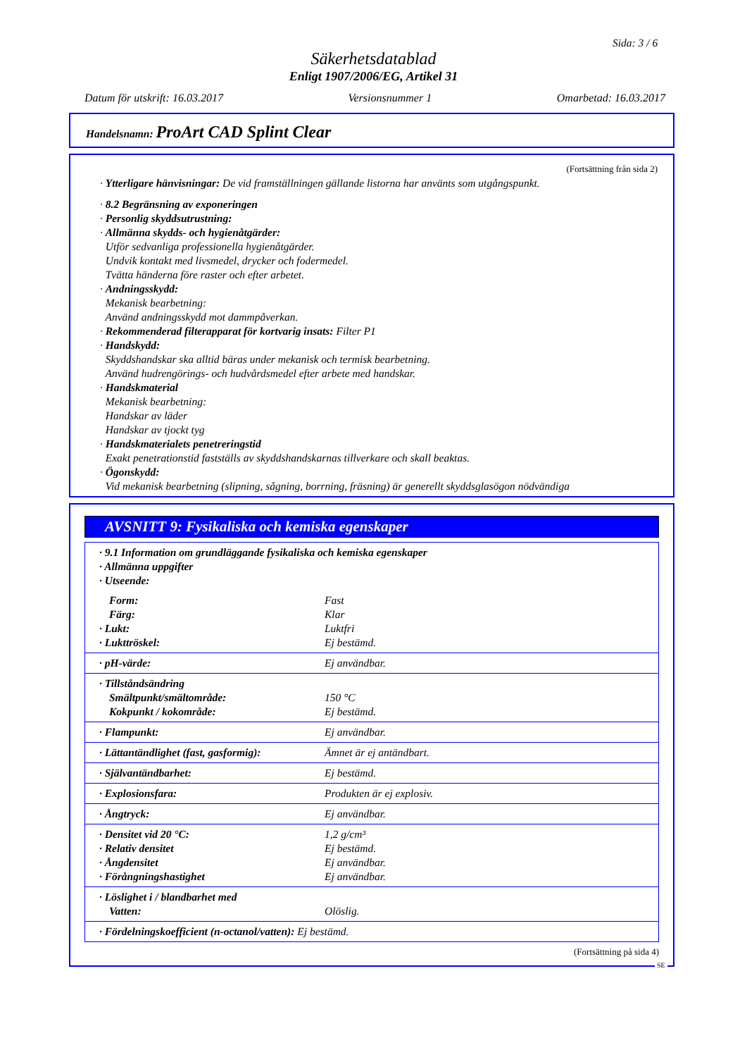Sida: 3 / 6
Säkerhetsdatablad
Enligt 1907/2006/EG, Artikel 31
Datum för utskrift: 16.03.2017 Versionsnummer 1 Omarbetad: 16.03.2017
Handelsnamn: ProArt CAD Splint Clear
(Fortsättning från sida 2)
· Ytterligare hänvisningar: De vid framställningen gällande listorna har använts som utgångspunkt.
· 8.2 Begränsning av exponeringen
· Personlig skyddsutrustning:
· Allmänna skydds- och hygienåtgärder:
Utför sedvanliga professionella hygienåtgärder.
Undvik kontakt med livsmedel, drycker och fodermedel.
Tvätta händerna före raster och efter arbetet.
· Andningsskydd:
Mekanisk bearbetning:
Använd andningsskydd mot dammpåverkan.
· Rekommenderad filterapparat för kortvarig insats: Filter P1
· Handskydd:
Skyddshandskar ska alltid bäras under mekanisk och termisk bearbetning.
Använd hudrengörings- och hudvårdsmedel efter arbete med handskar.
· Handskmaterial
Mekanisk bearbetning:
Handskar av läder
Handskar av tjockt tyg
· Handskmaterialets penetreringstid
Exakt penetrationstid fastställs av skyddshandskarnas tillverkare och skall beaktas.
· Ögonskydd:
Vid mekanisk bearbetning (slipning, sågning, borrning, fräsning) är generellt skyddsglasögon nödvändiga
AVSNITT 9: Fysikaliska och kemiska egenskaper
| · 9.1 Information om grundläggande fysikaliska och kemiska egenskaper · Allmänna uppgifter · Utseende: | |
| Form: Färg: · Lukt: · Lukttröskel: | Fast Klar Luktfri Ej bestämd. |
| · pH-värde: | Ej användbar. |
| · Tillståndsändring Smältpunkt/smältområde: Kokpunkt / kokområde: | 150 °C Ej bestämd. |
| · Flampunkt: | Ej användbar. |
| · Lättantändlighet (fast, gasformig): | Ämnet är ej antändbart. |
| · Självantändbarhet: | Ej bestämd. |
| · Explosionsfara: | Produkten är ej explosiv. |
| · Ångtryck: | Ej användbar. |
| · Densitet vid 20 °C: · Relativ densitet · Ångdensitet · Förångningshastighet | 1,2 g/cm³ Ej bestämd. Ej användbar. Ej användbar. |
| · Löslighet i / blandbarhet med Vatten: | Olöslig. |
| · Fördelningskoefficient (n-octanol/vatten): Ej bestämd. | |
(Fortsättning på sida 4)
SE